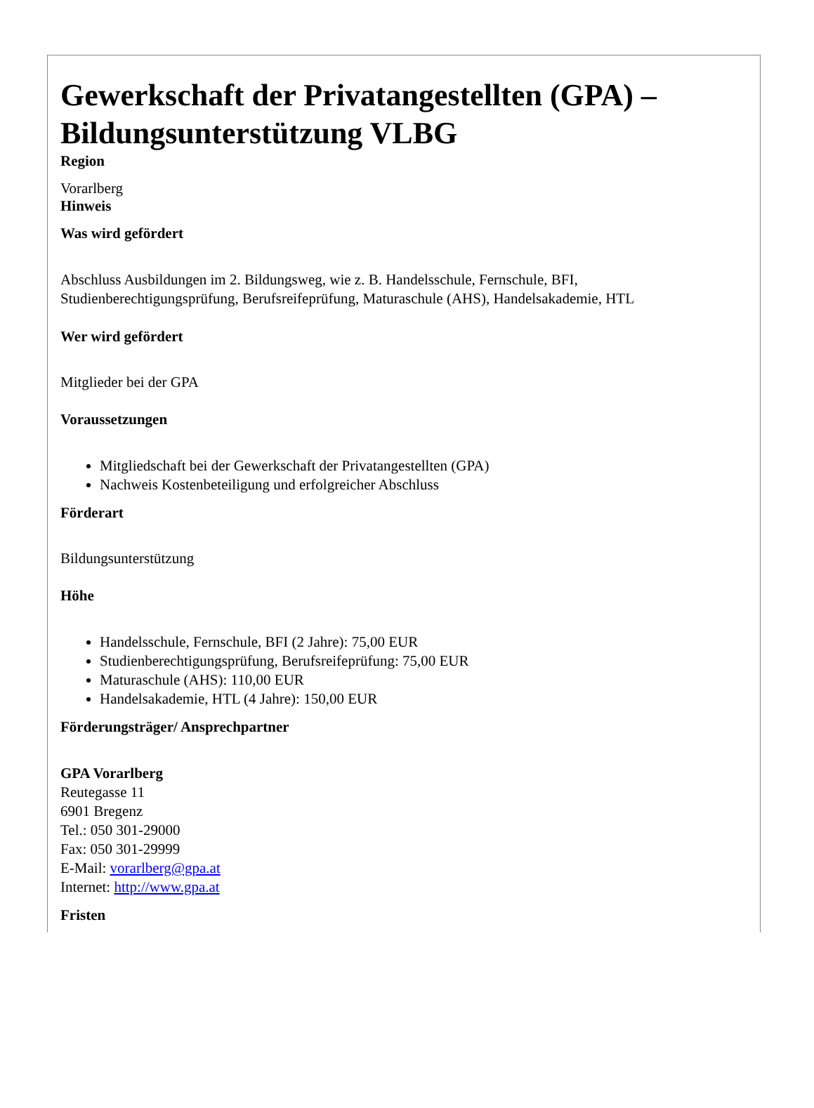Gewerkschaft der Privatangestellten (GPA) – Bildungsunterstützung VLBG
Region
Vorarlberg
Hinweis
Was wird gefördert
Abschluss Ausbildungen im 2. Bildungsweg, wie z. B. Handelsschule, Fernschule, BFI, Studienberechtigungsprüfung, Berufsreifeprüfung, Maturaschule (AHS), Handelsakademie, HTL
Wer wird gefördert
Mitglieder bei der GPA
Voraussetzungen
Mitgliedschaft bei der Gewerkschaft der Privatangestellten (GPA)
Nachweis Kostenbeteiligung und erfolgreicher Abschluss
Förderart
Bildungsunterstützung
Höhe
Handelsschule, Fernschule, BFI (2 Jahre): 75,00 EUR
Studienberechtigungsprüfung, Berufsreifeprüfung: 75,00 EUR
Maturaschule (AHS): 110,00 EUR
Handelsakademie, HTL (4 Jahre): 150,00 EUR
Förderungsträger/ Ansprechpartner
GPA Vorarlberg
Reutegasse 11
6901 Bregenz
Tel.: 050 301-29000
Fax: 050 301-29999
E-Mail: vorarlberg@gpa.at
Internet: http://www.gpa.at
Fristen